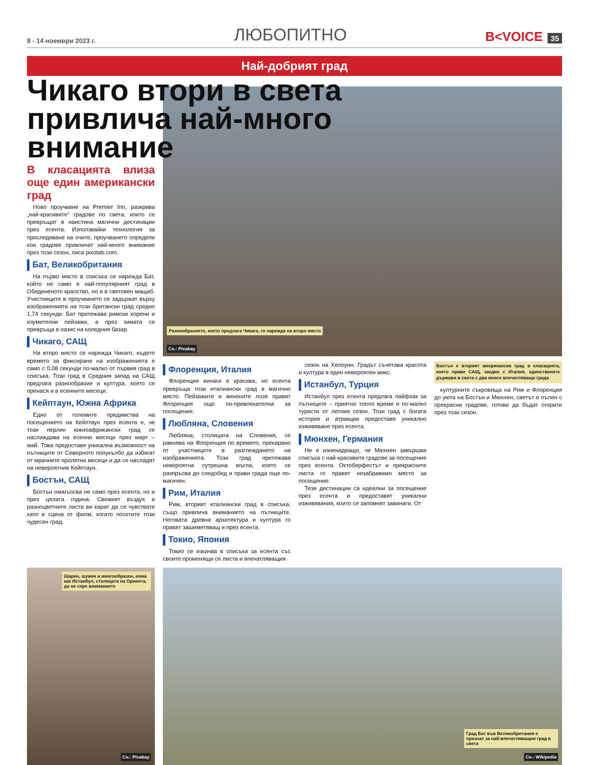8 - 14 ноември 2023 г. ЛЮБОПИТНО B<VOICE 35
Най-добрият град
Чикаго втори в света привлича най-много внимание
В класацията влиза още един американски град
Ново проучване на Premier Inn, разкрива „най-красивите“ градове по света, които се превръщат в наистина магични дестинации през есента. Използвайки технология за проследяване на очите, проучването определи кои градове привличат най-много внимание през този сезон, писа pixotab.com.
Бат, Великобритания
На първо място в списъка се нарежда Бат, който не само е най-популярният град в Обединеното кралство, но и в световен мащаб. Участниците в проучването се задържат върху изображенията на този британски град средно 1,74 секунди. Бат притежава римски корени и изумителни пейзажи, а през зимата се превръща в оазис на коледния базар.
Чикаго, САЩ
На второ място се нарежда Чикаго, където времето за фиксиране на изображенията е само с 0,08 секунди по-малко от първия град в списъка. Този град в Средния запад на САЩ предлага разнообразие и култура, което се пренася и в есенните месеци.
Кейптаун, Южна Африка
Едно от големите предимства на посещението на Кейптаун през есента е, че този перлен южноафрикански град се наслаждава на есенни месеци през март – май. Това предоставя уникална възможност на пътниците от Северното полукълбо да избягат от мрачните пролетни месеци и да се насладят на невероятния Кейптаун.
Бостън, САЩ
Бостън омагьосва не само през есента, но и през цялата година. Свежият въздух и разноцветните листа ви карат да се чувствате като в сцена от филм, когато посетите този чудесен град.
Разнообразието, което предлага Чикаго, го нарежда на второ място
Сн.: Pixabay
Флоренция, Италия
Флоренция винаги е красива, но есента превръща този италиански град в магично място. Пейзажите и винените лозя правят Флоренция още по-привлекателна за посещение.
Любляна, Словения
Любляна, столицата на Словения, се равнява на Флоренция по времето, прекарано от участниците в разглеждането на изображенията. Този град притежава невероятна сутрешна мъгла, която се разпръсва до следобед и прави града още по-магичен.
Рим, Италия
Рим, вторият италиански град в списъка, също привлича вниманието на пътниците. Неговата древна архитектура и култура го правят зашеметяващ и през есента.
Токио, Япония
Токио се изкачва в списъка за есента със своите променящи се листа и впечатляващия
сезон на Хелоуин. Градът съчетава красота и култура в един невероятен микс.
Истанбул, Турция
Истанбул през есента предлага лайфхак за пътниците – приятно топло време и по-малко туристи от летния сезон. Този град с богата история и атракции предоставя уникално изживяване през есента.
Мюнхен, Германия
Не е изненадващо, че Мюнхен завършва списъка с най-красивите градове за посещение през есента. Октоберфестът и прекрасните листа го правят незабравимо място за посещение.
Тези дестинации са идеални за посещение през есента и предоставят уникални изживявания, които се запомнят завинаги. От
Бостън е вторият американски град в класацията, което прави САЩ, заедно с Италия, единствените държави в света с два много впечатляващи града
културните съкровища на Рим и Флоренция до уюта на Бостън и Мюнхен, светът е пълен с прекрасни градове, готови да бъдат открити през този сезон.
Шарен, шумен и многообразен, няма как Истанбул, столицата на Ориента, да не спре вниманието
Сн.: Pixabay
Град Бат във Великобритания е признат за най-впечатляващия град в света
Сн.: Wikipedia